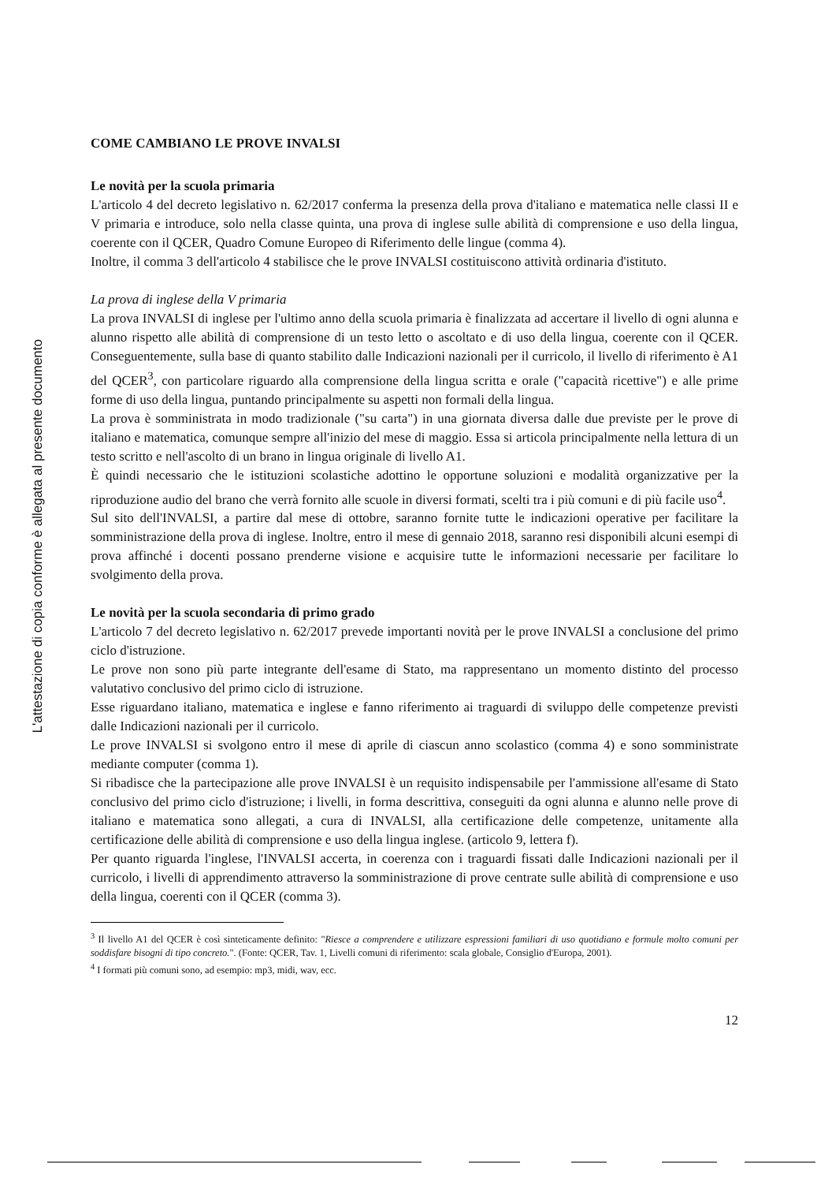L'attestazione di copia conforme è allegata al presente documento
COME CAMBIANO LE PROVE INVALSI
Le novità per la scuola primaria
L'articolo 4 del decreto legislativo n. 62/2017 conferma la presenza della prova d'italiano e matematica nelle classi II e V primaria e introduce, solo nella classe quinta, una prova di inglese sulle abilità di comprensione e uso della lingua, coerente con il QCER, Quadro Comune Europeo di Riferimento delle lingue (comma 4).
Inoltre, il comma 3 dell'articolo 4 stabilisce che le prove INVALSI costituiscono attività ordinaria d'istituto.
La prova di inglese della V primaria
La prova INVALSI di inglese per l'ultimo anno della scuola primaria è finalizzata ad accertare il livello di ogni alunna e alunno rispetto alle abilità di comprensione di un testo letto o ascoltato e di uso della lingua, coerente con il QCER. Conseguentemente, sulla base di quanto stabilito dalle Indicazioni nazionali per il curricolo, il livello di riferimento è A1 del QCER<sup>3</sup>, con particolare riguardo alla comprensione della lingua scritta e orale ("capacità ricettive") e alle prime forme di uso della lingua, puntando principalmente su aspetti non formali della lingua.
La prova è somministrata in modo tradizionale ("su carta") in una giornata diversa dalle due previste per le prove di italiano e matematica, comunque sempre all'inizio del mese di maggio. Essa si articola principalmente nella lettura di un testo scritto e nell'ascolto di un brano in lingua originale di livello A1.
È quindi necessario che le istituzioni scolastiche adottino le opportune soluzioni e modalità organizzative per la riproduzione audio del brano che verrà fornito alle scuole in diversi formati, scelti tra i più comuni e di più facile uso<sup>4</sup>.
Sul sito dell'INVALSI, a partire dal mese di ottobre, saranno fornite tutte le indicazioni operative per facilitare la somministrazione della prova di inglese. Inoltre, entro il mese di gennaio 2018, saranno resi disponibili alcuni esempi di prova affinché i docenti possano prenderne visione e acquisire tutte le informazioni necessarie per facilitare lo svolgimento della prova.
Le novità per la scuola secondaria di primo grado
L'articolo 7 del decreto legislativo n. 62/2017 prevede importanti novità per le prove INVALSI a conclusione del primo ciclo d'istruzione.
Le prove non sono più parte integrante dell'esame di Stato, ma rappresentano un momento distinto del processo valutativo conclusivo del primo ciclo di istruzione.
Esse riguardano italiano, matematica e inglese e fanno riferimento ai traguardi di sviluppo delle competenze previsti dalle Indicazioni nazionali per il curricolo.
Le prove INVALSI si svolgono entro il mese di aprile di ciascun anno scolastico (comma 4) e sono somministrate mediante computer (comma 1).
Si ribadisce che la partecipazione alle prove INVALSI è un requisito indispensabile per l'ammissione all'esame di Stato conclusivo del primo ciclo d'istruzione; i livelli, in forma descrittiva, conseguiti da ogni alunna e alunno nelle prove di italiano e matematica sono allegati, a cura di INVALSI, alla certificazione delle competenze, unitamente alla certificazione delle abilità di comprensione e uso della lingua inglese. (articolo 9, lettera f).
Per quanto riguarda l'inglese, l'INVALSI accerta, in coerenza con i traguardi fissati dalle Indicazioni nazionali per il curricolo, i livelli di apprendimento attraverso la somministrazione di prove centrate sulle abilità di comprensione e uso della lingua, coerenti con il QCER (comma 3).
<sup>3</sup> Il livello A1 del QCER è così sinteticamente definito: "Riesce a comprendere e utilizzare espressioni familiari di uso quotidiano e formule molto comuni per soddisfare bisogni di tipo concreto.". (Fonte: QCER, Tav. 1, Livelli comuni di riferimento: scala globale, Consiglio d'Europa, 2001).
<sup>4</sup> I formati più comuni sono, ad esempio: mp3, midi, wav, ecc.
12